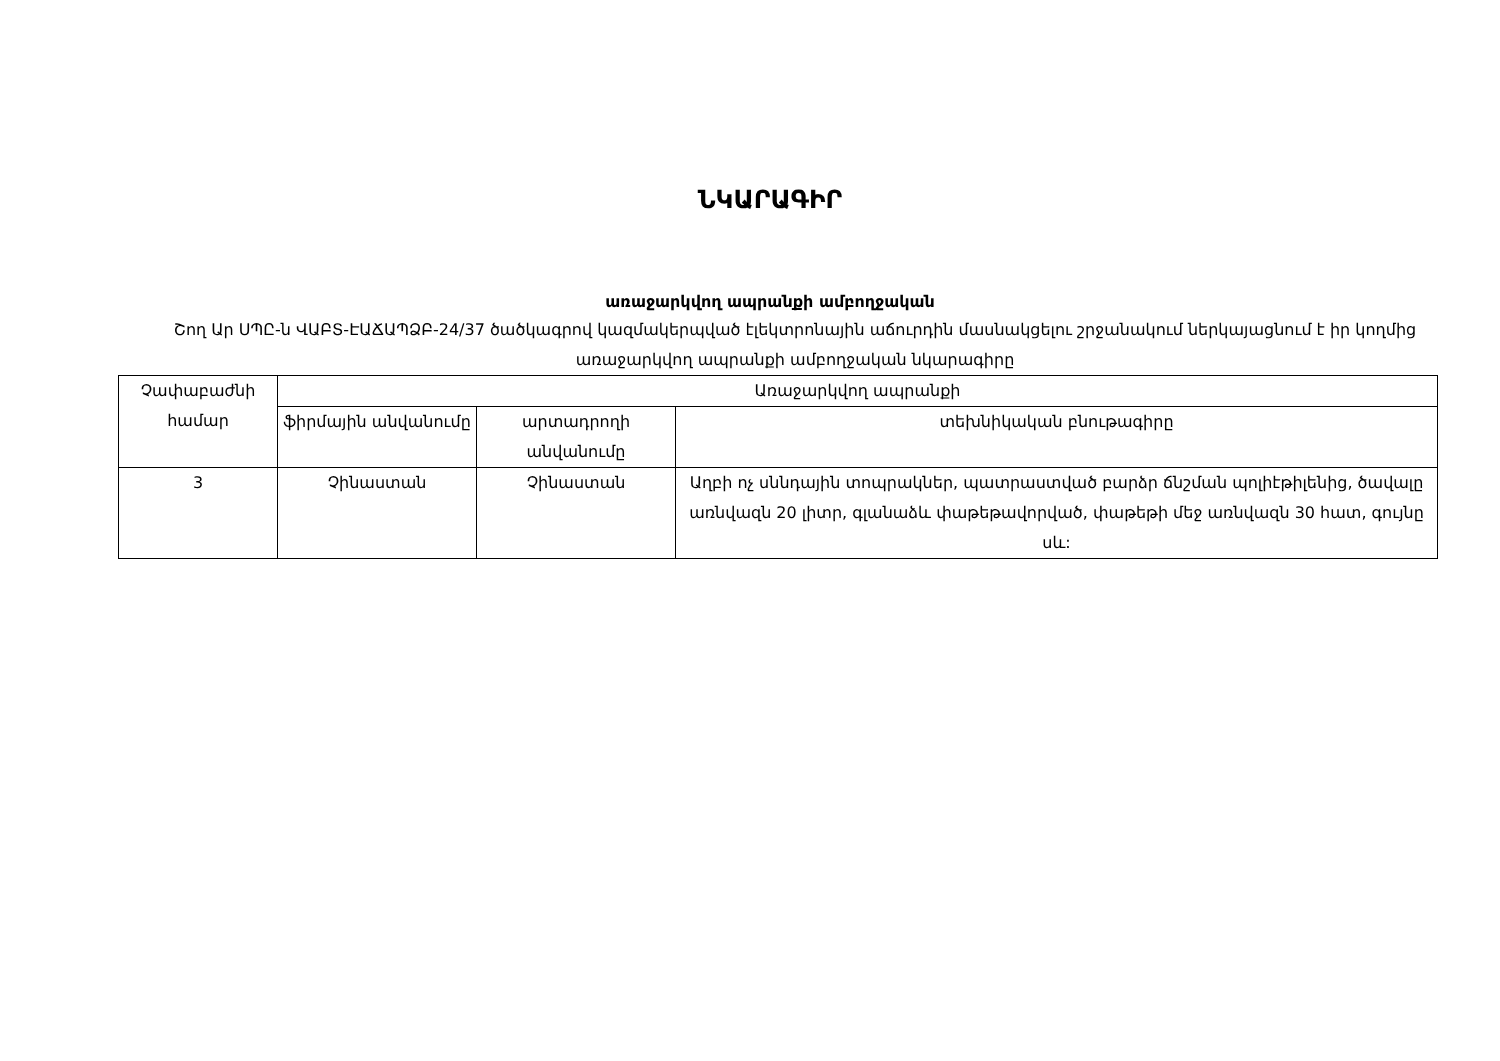ՆԿԱՐԱԳԻՐ
առաջարկվող ապրանքի ամբողջական
Շող Ար ՍՊԸ-ն ՎԱԲՏ-ԷԱՃԱՊՁԲ-24/37 ծածկագրով կազմակերպված էլեկտրոնային աճուրդին մասնակցելու շրջանակում ներկայացնում է իր կողմից առաջարկվող ապրանքի ամբողջական նկարագիրը
| Չափաբաժնի համար | Առաջարկվող ապրանքի | | |
| | ֆիրմային անվանումը | արտադրողի անվանումը | տեխնիկական բնութագիրը |
| 3 | Չինաստան | Չինաստան | Աղբի ոչ սննդային տոպրակներ, պատրաստված բարձր ճնշման պոլիէթիլենից, ծավալը առնվազն 20 լիտր, գլանաձև փաթեթավորված, փաթեթի մեջ առնվազն 30 հատ, գույնը սև: |